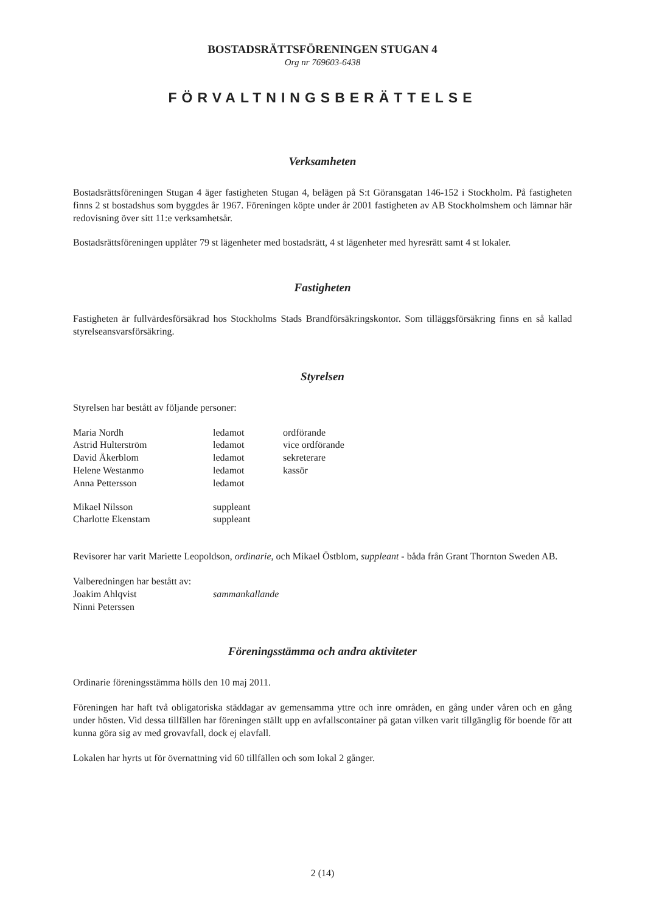BOSTADSRÄTTSFÖRENINGEN STUGAN 4
Org nr 769603-6438
FÖRVALTNINGSBERÄTTELSE
Verksamheten
Bostadsrättsföreningen Stugan 4 äger fastigheten Stugan 4, belägen på S:t Göransgatan 146-152 i Stockholm. På fastigheten finns 2 st bostadshus som byggdes år 1967. Föreningen köpte under år 2001 fastigheten av AB Stockholmshem och lämnar här redovisning över sitt 11:e verksamhetsår.
Bostadsrättsföreningen upplåter 79 st lägenheter med bostadsrätt, 4 st lägenheter med hyresrätt samt 4 st lokaler.
Fastigheten
Fastigheten är fullvärdesförsäkrad hos Stockholms Stads Brandförsäkringskontor. Som tilläggsförsäkring finns en så kallad styrelseansvarsförsäkring.
Styrelsen
Styrelsen har bestått av följande personer:
| Maria Nordh | ledamot | ordförande |
| Astrid Hulterström | ledamot | vice ordförande |
| David Åkerblom | ledamot | sekreterare |
| Helene Westanmo | ledamot | kassör |
| Anna Pettersson | ledamot | |
| Mikael Nilsson | suppleant |
| Charlotte Ekenstam | suppleant |
Revisorer har varit Mariette Leopoldson, ordinarie, och Mikael Östblom, suppleant - båda från Grant Thornton Sweden AB.
Valberedningen har bestått av:
| Joakim Ahlqvist | sammankallande |
| Ninni Peterssen | |
Föreningsstämma och andra aktiviteter
Ordinarie föreningsstämma hölls den 10 maj 2011.
Föreningen har haft två obligatoriska städdagar av gemensamma yttre och inre områden, en gång under våren och en gång under hösten. Vid dessa tillfällen har föreningen ställt upp en avfallscontainer på gatan vilken varit tillgänglig för boende för att kunna göra sig av med grovavfall, dock ej elavfall.
Lokalen har hyrts ut för övernattning vid 60 tillfällen och som lokal 2 gånger.
2 (14)